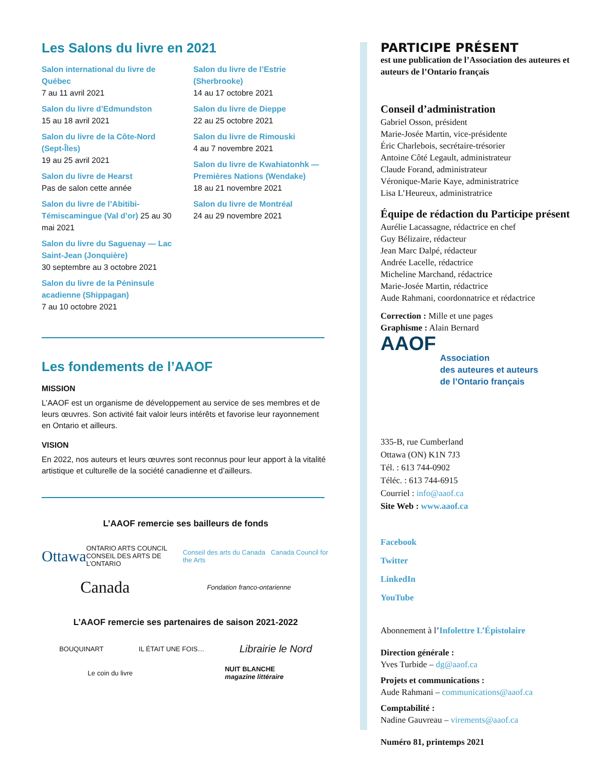Les Salons du livre en 2021
Salon international du livre de Québec
7 au 11 avril 2021
Salon du livre d’Edmundston
15 au 18 avril 2021
Salon du livre de la Côte-Nord (Sept-Îles)
19 au 25 avril 2021
Salon du livre de Hearst
Pas de salon cette année
Salon du livre de l’Abitibi-Témiscamingue (Val d’or) 25 au 30 mai 2021
Salon du livre du Saguenay — Lac Saint-Jean (Jonquière)
30 septembre au 3 octobre 2021
Salon du livre de la Péninsule acadienne (Shippagan)
7 au 10 octobre 2021
Salon du livre de l’Estrie (Sherbrooke)
14 au 17 octobre 2021
Salon du livre de Dieppe
22 au 25 octobre 2021
Salon du livre de Rimouski
4 au 7 novembre 2021
Salon du livre de Kwahiatonhk — Premières Nations (Wendake)
18 au 21 novembre 2021
Salon du livre de Montréal
24 au 29 novembre 2021
Les fondements de l’AAOF
MISSION
L’AAOF est un organisme de développement au service de ses membres et de leurs œuvres. Son activité fait valoir leurs intérêts et favorise leur rayonnement en Ontario et ailleurs.
VISION
En 2022, nos auteurs et leurs œuvres sont reconnus pour leur apport à la vitalité artistique et culturelle de la société canadienne et d’ailleurs.
L’AAOF remercie ses bailleurs de fonds
Ottawa ONTARIO ARTS COUNCIL
CONSEIL DES ARTS DE L’ONTARIO Conseil des arts du Canada Canada Council for the Arts
Canada Fondation franco-ontarienne
L’AAOF remercie ses partenaires de saison 2021-2022
BOUQUINART IL ÉTAIT UNE FOIS… Librairie le Nord
Le coin du livre NUIT BLANCHE
magazine littéraire
PARTICIPE PRÉSENT
est une publication de l’Association des auteures et auteurs de l’Ontario français
Conseil d’administration
Gabriel Osson, président
Marie-Josée Martin, vice-présidente
Éric Charlebois, secrétaire-trésorier
Antoine Côté Legault, administrateur
Claude Forand, administrateur
Véronique-Marie Kaye, administratrice
Lisa L’Heureux, administratrice
Équipe de rédaction du Participe présent
Aurélie Lacassagne, rédactrice en chef
Guy Bélizaire, rédacteur
Jean Marc Dalpé, rédacteur
Andrée Lacelle, rédactrice
Micheline Marchand, rédactrice
Marie-Josée Martin, rédactrice
Aude Rahmani, coordonnatrice et rédactrice
Correction : Mille et une pages
Graphisme : Alain Bernard
AAOF
Association
des auteures et auteurs
de l’Ontario français
335-B, rue Cumberland
Ottawa (ON) K1N 7J3
Tél. : 613 744-0902
Téléc. : 613 744-6915
Courriel : info@aaof.ca
Site Web : www.aaof.ca
Facebook
Twitter
LinkedIn
YouTube
Abonnement à l’Infolettre L’Épistolaire
Direction générale :
Yves Turbide – dg@aaof.ca
Projets et communications :
Aude Rahmani – communications@aaof.ca
Comptabilité :
Nadine Gauvreau – virements@aaof.ca
Numéro 81, printemps 2021